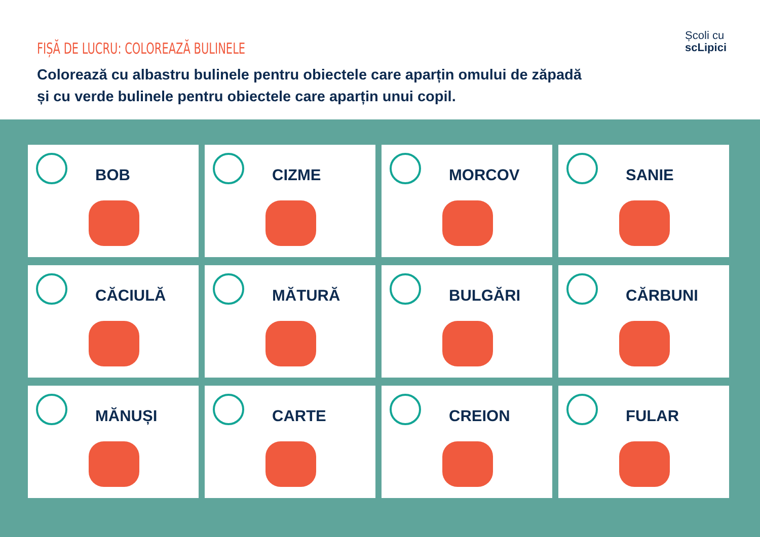FIȘĂ DE LUCRU: COLOREAZĂ BULINELE
Colorează cu albastru bulinele pentru obiectele care aparțin omului de zăpadă și cu verde bulinele pentru obiectele care aparțin unui copil.
Școli cu
scLipici
BOB
CIZME
MORCOV
SANIE
CĂCIULĂ
MĂTURĂ
BULGĂRI
CĂRBUNI
MĂNUȘI
CARTE
CREION
FULAR